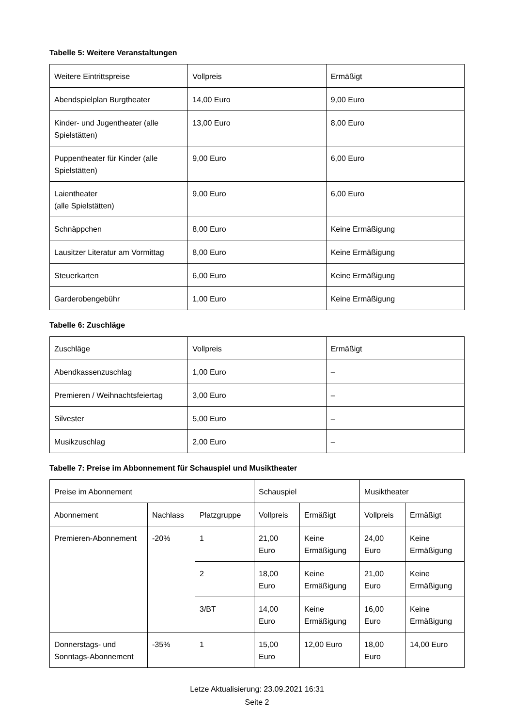Tabelle 5: Weitere Veranstaltungen
| Weitere Eintrittspreise | Vollpreis | Ermäßigt |
| --- | --- | --- |
| Abendspielplan Burgtheater | 14,00 Euro | 9,00 Euro |
| Kinder- und Jugentheater (alle Spielstätten) | 13,00 Euro | 8,00 Euro |
| Puppentheater für Kinder (alle Spielstätten) | 9,00 Euro | 6,00 Euro |
| Laientheater (alle Spielstätten) | 9,00 Euro | 6,00 Euro |
| Schnäppchen | 8,00 Euro | Keine Ermäßigung |
| Lausitzer Literatur am Vormittag | 8,00 Euro | Keine Ermäßigung |
| Steuerkarten | 6,00 Euro | Keine Ermäßigung |
| Garderobengebühr | 1,00 Euro | Keine Ermäßigung |
Tabelle 6: Zuschläge
| Zuschläge | Vollpreis | Ermäßigt |
| --- | --- | --- |
| Abendkassenzuschlag | 1,00 Euro | – |
| Premieren / Weihnachtsfeiertag | 3,00 Euro | – |
| Silvester | 5,00 Euro | – |
| Musikzuschlag | 2,00 Euro | – |
Tabelle 7: Preise im Abbonnement für Schauspiel und Musiktheater
| Preise im Abonnement | | | Schauspiel | | Musiktheater | |
| --- | --- | --- | --- | --- | --- | --- |
| Abonnement | Nachlass | Platzgruppe | Vollpreis | Ermäßigt | Vollpreis | Ermäßigt |
| Premieren-Abonnement | -20% | 1 | 21,00 Euro | Keine Ermäßigung | 24,00 Euro | Keine Ermäßigung |
| | | 2 | 18,00 Euro | Keine Ermäßigung | 21,00 Euro | Keine Ermäßigung |
| | | 3/BT | 14,00 Euro | Keine Ermäßigung | 16,00 Euro | Keine Ermäßigung |
| Donnerstags- und Sonntags-Abonnement | -35% | 1 | 15,00 Euro | 12,00 Euro | 18,00 Euro | 14,00 Euro |
Letze Aktualisierung: 23.09.2021 16:31
Seite 2